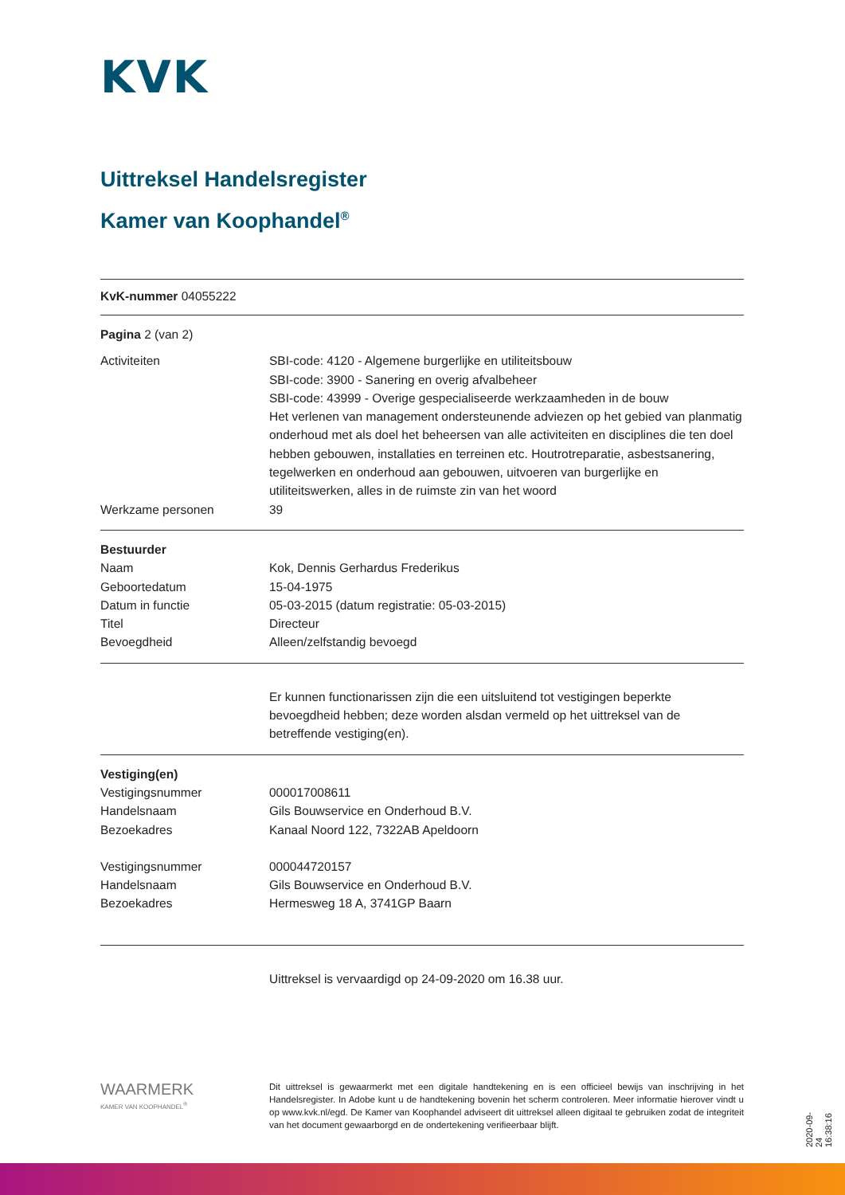KVK
Uittreksel Handelsregister
Kamer van Koophandel<sup>®</sup>
KvK-nummer 04055222
Pagina 2 (van 2)
Activiteiten SBI-code: 4120 - Algemene burgerlijke en utiliteitsbouw
SBI-code: 3900 - Sanering en overig afvalbeheer
SBI-code: 43999 - Overige gespecialiseerde werkzaamheden in de bouw
Het verlenen van management ondersteunende adviezen op het gebied van planmatig onderhoud met als doel het beheersen van alle activiteiten en disciplines die ten doel hebben gebouwen, installaties en terreinen etc. Houtrotreparatie, asbestsanering, tegelwerken en onderhoud aan gebouwen, uitvoeren van burgerlijke en utiliteitswerken, alles in de ruimste zin van het woord
Werkzame personen 39
Bestuurder
Naam Kok, Dennis Gerhardus Frederikus
Geboortedatum 15-04-1975
Datum in functie 05-03-2015 (datum registratie: 05-03-2015)
Titel Directeur
Bevoegdheid Alleen/zelfstandig bevoegd
Er kunnen functionarissen zijn die een uitsluitend tot vestigingen beperkte bevoegdheid hebben; deze worden alsdan vermeld op het uittreksel van de betreffende vestiging(en).
Vestiging(en)
Vestigingsnummer 000017008611
Handelsnaam Gils Bouwservice en Onderhoud B.V.
Bezoekadres Kanaal Noord 122, 7322AB Apeldoorn
Vestigingsnummer 000044720157
Handelsnaam Gils Bouwservice en Onderhoud B.V.
Bezoekadres Hermesweg 18 A, 3741GP Baarn
Uittreksel is vervaardigd op 24-09-2020 om 16.38 uur.
WAARMERK
KAMER VAN KOOPHANDEL<sup>®</sup>
Dit uittreksel is gewaarmerkt met een digitale handtekening en is een officieel bewijs van inschrijving in het Handelsregister. In Adobe kunt u de handtekening bovenin het scherm controleren. Meer informatie hierover vindt u op www.kvk.nl/egd. De Kamer van Koophandel adviseert dit uittreksel alleen digitaal te gebruiken zodat de integriteit van het document gewaarborgd en de ondertekening verifieerbaar blijft.
2020-09-24 16:38:16